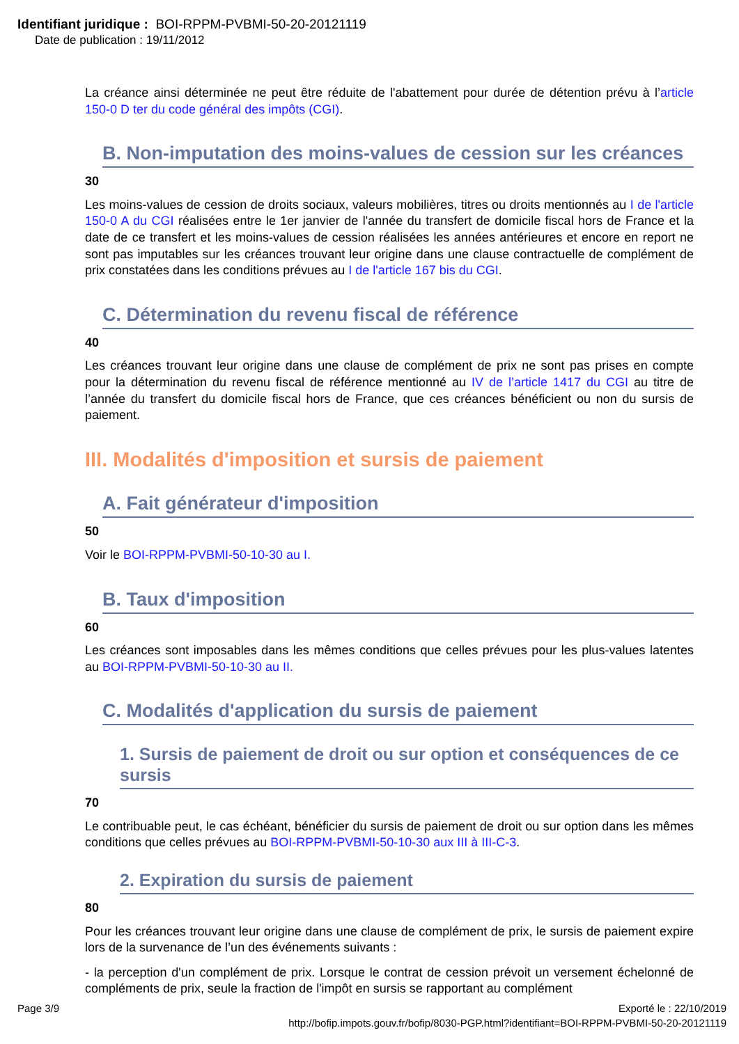Identifiant juridique : BOI-RPPM-PVBMI-50-20-20121119
Date de publication : 19/11/2012
La créance ainsi déterminée ne peut être réduite de l'abattement pour durée de détention prévu à l’article 150-0 D ter du code général des impôts (CGI).
B. Non-imputation des moins-values de cession sur les créances
30
Les moins-values de cession de droits sociaux, valeurs mobilières, titres ou droits mentionnés au I de l'article 150-0 A du CGI réalisées entre le 1er janvier de l'année du transfert de domicile fiscal hors de France et la date de ce transfert et les moins-values de cession réalisées les années antérieures et encore en report ne sont pas imputables sur les créances trouvant leur origine dans une clause contractuelle de complément de prix constatées dans les conditions prévues au I de l'article 167 bis du CGI.
C. Détermination du revenu fiscal de référence
40
Les créances trouvant leur origine dans une clause de complément de prix ne sont pas prises en compte pour la détermination du revenu fiscal de référence mentionné au IV de l’article 1417 du CGI au titre de l’année du transfert du domicile fiscal hors de France, que ces créances bénéficient ou non du sursis de paiement.
III. Modalités d'imposition et sursis de paiement
A. Fait générateur d'imposition
50
Voir le BOI-RPPM-PVBMI-50-10-30 au I.
B. Taux d'imposition
60
Les créances sont imposables dans les mêmes conditions que celles prévues pour les plus-values latentes au BOI-RPPM-PVBMI-50-10-30 au II.
C. Modalités d'application du sursis de paiement
1. Sursis de paiement de droit ou sur option et conséquences de ce sursis
70
Le contribuable peut, le cas échéant, bénéficier du sursis de paiement de droit ou sur option dans les mêmes conditions que celles prévues au BOI-RPPM-PVBMI-50-10-30 aux III à III-C-3.
2. Expiration du sursis de paiement
80
Pour les créances trouvant leur origine dans une clause de complément de prix, le sursis de paiement expire lors de la survenance de l’un des événements suivants :
- la perception d'un complément de prix. Lorsque le contrat de cession prévoit un versement échelonné de compléments de prix, seule la fraction de l'impôt en sursis se rapportant au complément
Page 3/9 Exporté le : 22/10/2019
http://bofip.impots.gouv.fr/bofip/8030-PGP.html?identifiant=BOI-RPPM-PVBMI-50-20-20121119